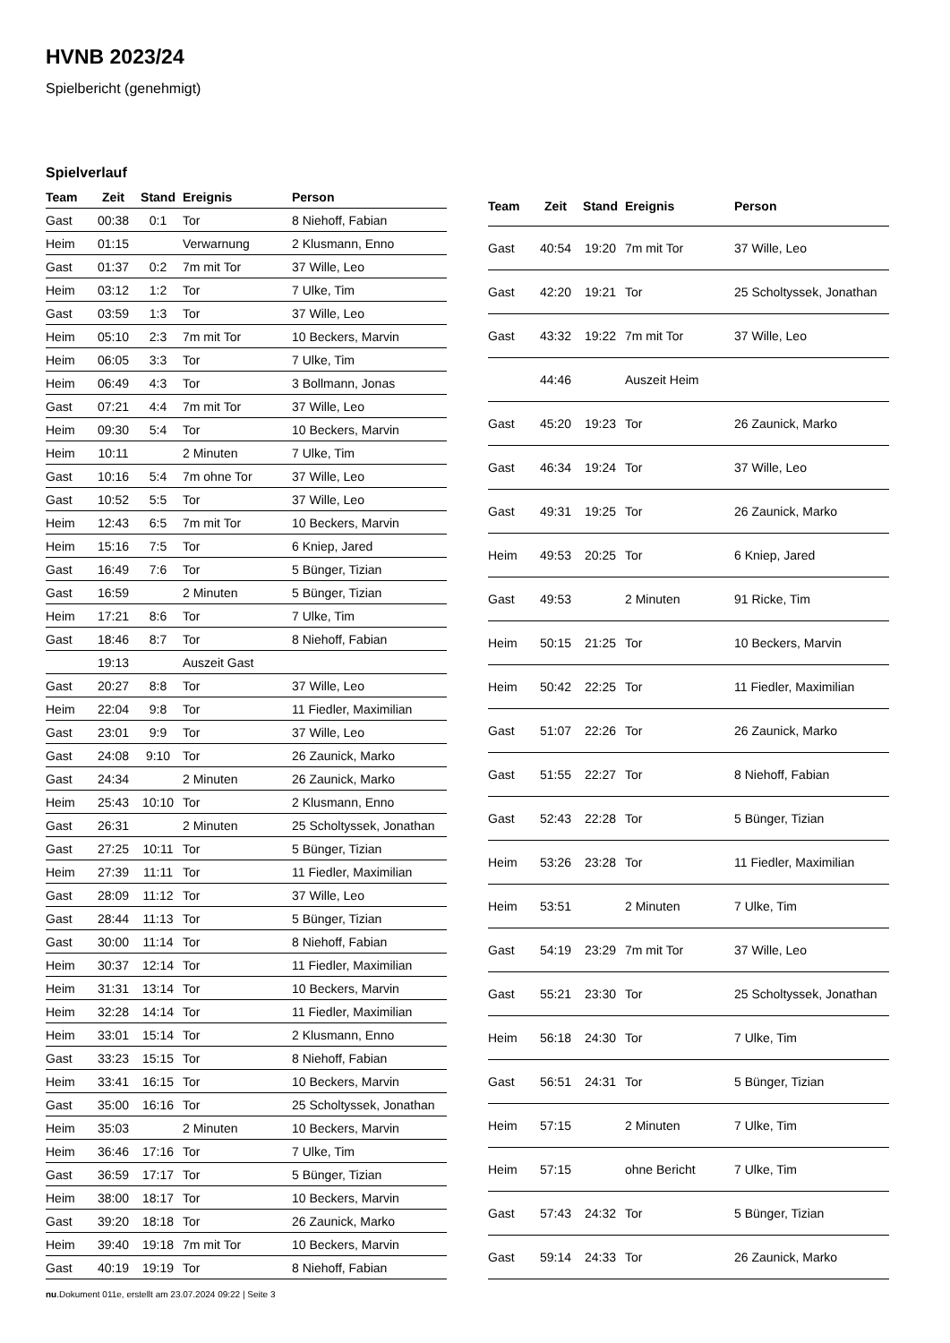HVNB 2023/24
Spielbericht (genehmigt)
Spielverlauf
| Team | Zeit | Stand | Ereignis | Person |
| --- | --- | --- | --- | --- |
| Gast | 00:38 | 0:1 | Tor | 8 Niehoff, Fabian |
| Heim | 01:15 | | Verwarnung | 2 Klusmann, Enno |
| Gast | 01:37 | 0:2 | 7m mit Tor | 37 Wille, Leo |
| Heim | 03:12 | 1:2 | Tor | 7 Ulke, Tim |
| Gast | 03:59 | 1:3 | Tor | 37 Wille, Leo |
| Heim | 05:10 | 2:3 | 7m mit Tor | 10 Beckers, Marvin |
| Heim | 06:05 | 3:3 | Tor | 7 Ulke, Tim |
| Heim | 06:49 | 4:3 | Tor | 3 Bollmann, Jonas |
| Gast | 07:21 | 4:4 | 7m mit Tor | 37 Wille, Leo |
| Heim | 09:30 | 5:4 | Tor | 10 Beckers, Marvin |
| Heim | 10:11 | | 2 Minuten | 7 Ulke, Tim |
| Gast | 10:16 | 5:4 | 7m ohne Tor | 37 Wille, Leo |
| Gast | 10:52 | 5:5 | Tor | 37 Wille, Leo |
| Heim | 12:43 | 6:5 | 7m mit Tor | 10 Beckers, Marvin |
| Heim | 15:16 | 7:5 | Tor | 6 Kniep, Jared |
| Gast | 16:49 | 7:6 | Tor | 5 Bünger, Tizian |
| Gast | 16:59 | | 2 Minuten | 5 Bünger, Tizian |
| Heim | 17:21 | 8:6 | Tor | 7 Ulke, Tim |
| Gast | 18:46 | 8:7 | Tor | 8 Niehoff, Fabian |
| | 19:13 | | Auszeit Gast | |
| Gast | 20:27 | 8:8 | Tor | 37 Wille, Leo |
| Heim | 22:04 | 9:8 | Tor | 11 Fiedler, Maximilian |
| Gast | 23:01 | 9:9 | Tor | 37 Wille, Leo |
| Gast | 24:08 | 9:10 | Tor | 26 Zaunick, Marko |
| Gast | 24:34 | | 2 Minuten | 26 Zaunick, Marko |
| Heim | 25:43 | 10:10 | Tor | 2 Klusmann, Enno |
| Gast | 26:31 | | 2 Minuten | 25 Scholtyssek, Jonathan |
| Gast | 27:25 | 10:11 | Tor | 5 Bünger, Tizian |
| Heim | 27:39 | 11:11 | Tor | 11 Fiedler, Maximilian |
| Gast | 28:09 | 11:12 | Tor | 37 Wille, Leo |
| Gast | 28:44 | 11:13 | Tor | 5 Bünger, Tizian |
| Gast | 30:00 | 11:14 | Tor | 8 Niehoff, Fabian |
| Heim | 30:37 | 12:14 | Tor | 11 Fiedler, Maximilian |
| Heim | 31:31 | 13:14 | Tor | 10 Beckers, Marvin |
| Heim | 32:28 | 14:14 | Tor | 11 Fiedler, Maximilian |
| Heim | 33:01 | 15:14 | Tor | 2 Klusmann, Enno |
| Gast | 33:23 | 15:15 | Tor | 8 Niehoff, Fabian |
| Heim | 33:41 | 16:15 | Tor | 10 Beckers, Marvin |
| Gast | 35:00 | 16:16 | Tor | 25 Scholtyssek, Jonathan |
| Heim | 35:03 | | 2 Minuten | 10 Beckers, Marvin |
| Heim | 36:46 | 17:16 | Tor | 7 Ulke, Tim |
| Gast | 36:59 | 17:17 | Tor | 5 Bünger, Tizian |
| Heim | 38:00 | 18:17 | Tor | 10 Beckers, Marvin |
| Gast | 39:20 | 18:18 | Tor | 26 Zaunick, Marko |
| Heim | 39:40 | 19:18 | 7m mit Tor | 10 Beckers, Marvin |
| Gast | 40:19 | 19:19 | Tor | 8 Niehoff, Fabian |
| Team | Zeit | Stand | Ereignis | Person |
| --- | --- | --- | --- | --- |
| Gast | 40:54 | 19:20 | 7m mit Tor | 37 Wille, Leo |
| Gast | 42:20 | 19:21 | Tor | 25 Scholtyssek, Jonathan |
| Gast | 43:32 | 19:22 | 7m mit Tor | 37 Wille, Leo |
| | 44:46 | | Auszeit Heim | |
| Gast | 45:20 | 19:23 | Tor | 26 Zaunick, Marko |
| Gast | 46:34 | 19:24 | Tor | 37 Wille, Leo |
| Gast | 49:31 | 19:25 | Tor | 26 Zaunick, Marko |
| Heim | 49:53 | 20:25 | Tor | 6 Kniep, Jared |
| Gast | 49:53 | | 2 Minuten | 91 Ricke, Tim |
| Heim | 50:15 | 21:25 | Tor | 10 Beckers, Marvin |
| Heim | 50:42 | 22:25 | Tor | 11 Fiedler, Maximilian |
| Gast | 51:07 | 22:26 | Tor | 26 Zaunick, Marko |
| Gast | 51:55 | 22:27 | Tor | 8 Niehoff, Fabian |
| Gast | 52:43 | 22:28 | Tor | 5 Bünger, Tizian |
| Heim | 53:26 | 23:28 | Tor | 11 Fiedler, Maximilian |
| Heim | 53:51 | | 2 Minuten | 7 Ulke, Tim |
| Gast | 54:19 | 23:29 | 7m mit Tor | 37 Wille, Leo |
| Gast | 55:21 | 23:30 | Tor | 25 Scholtyssek, Jonathan |
| Heim | 56:18 | 24:30 | Tor | 7 Ulke, Tim |
| Gast | 56:51 | 24:31 | Tor | 5 Bünger, Tizian |
| Heim | 57:15 | | 2 Minuten | 7 Ulke, Tim |
| Heim | 57:15 | | ohne Bericht | 7 Ulke, Tim |
| Gast | 57:43 | 24:32 | Tor | 5 Bünger, Tizian |
| Gast | 59:14 | 24:33 | Tor | 26 Zaunick, Marko |
nu.Dokument 011e, erstellt am 23.07.2024 09:22 | Seite 3